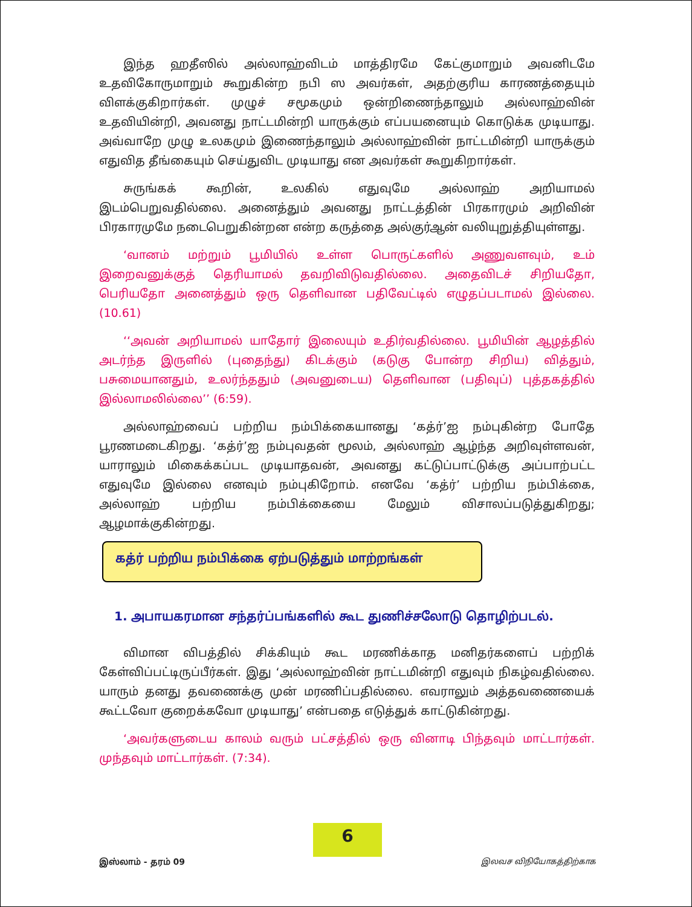இந்த ஹதீஸில் அல்லாஹ்விடம் மாத்திரமே கேட்குமாறும் அவனிடமே உதவிகோருமாறும் கூறுகின்ற நபி ஸ அவர்கள், அதற்குரிய காரணத்தையும் விளக்குகிறார்கள். முழுச் சமூகமும் ஒன்றிணைந்தாலும் அல்லாஹ்வின் உதவியின்றி, அவனது நாட்டமின்றி யாருக்கும் எப்பயனையும் கொடுக்க முடியாது. அவ்வாறே முழு உலகமும் இணைந்தாலும் அல்லாஹ்வின் நாட்டமின்றி யாருக்கும் எதுவித தீங்கையும் செய்துவிட முடியாது என அவர்கள் கூறுகிறார்கள்.
சுருங்கக் கூறின், உலகில் எதுவுமே அல்லாஹ் அறியாமல் இடம்பெறுவதில்லை. அனைத்தும் அவனது நாட்டத்தின் பிரகாரமும் அறிவின் பிரகாரமுமே நடைபெறுகின்றன என்ற கருத்தை அல்குர்ஆன் வலியுறுத்தியுள்ளது.
‘வானம் மற்றும் பூமியில் உள்ள பொருட்களில் அணுவளவும், உம் இறைவனுக்குத் தெரியாமல் தவறிவிடுவதில்லை. அதைவிடச் சிறியதோ, பெரியதோ அனைத்தும் ஒரு தெளிவான பதிவேட்டில் எழுதப்படாமல் இல்லை. (10.61)
‘‘அவன் அறியாமல் யாதோர் இலையும் உதிர்வதில்லை. பூமியின் ஆழத்தில் அடர்ந்த இருளில் (புதைந்து) கிடக்கும் (கடுகு போன்ற சிறிய) வித்தும், பசுமையானதும், உலர்ந்ததும் (அவனுடைய) தெளிவான (பதிவுப்) புத்தகத்தில் இல்லாமலில்லை’’ (6:59).
அல்லாஹ்வைப் பற்றிய நம்பிக்கையானது ‘கத்ர்’ஐ நம்புகின்ற போதே பூரணமடைகிறது. ‘கத்ர்’ஐ நம்புவதன் மூலம், அல்லாஹ் ஆழ்ந்த அறிவுள்ளவன், யாராலும் மிகைக்கப்பட முடியாதவன், அவனது கட்டுப்பாட்டுக்கு அப்பாற்பட்ட எதுவுமே இல்லை எனவும் நம்புகிறோம். எனவே ‘கத்ர்’ பற்றிய நம்பிக்கை, அல்லாஹ் பற்றிய நம்பிக்கையை மேலும் விசாலப்படுத்துகிறது; ஆழமாக்குகின்றது.
கத்ர் பற்றிய நம்பிக்கை ஏற்படுத்தும் மாற்றங்கள்
1. அபாயகரமான சந்தர்ப்பங்களில் கூட துணிச்சலோடு தொழிற்படல்.
விமான விபத்தில் சிக்கியும் கூட மரணிக்காத மனிதர்களைப் பற்றிக் கேள்விப்பட்டிருப்பீர்கள். இது ‘அல்லாஹ்வின் நாட்டமின்றி எதுவும் நிகழ்வதில்லை. யாரும் தனது தவணைக்கு முன் மரணிப்பதில்லை. எவராலும் அத்தவணையைக் கூட்டவோ குறைக்கவோ முடியாது’ என்பதை எடுத்துக் காட்டுகின்றது.
‘அவர்களுடைய காலம் வரும் பட்சத்தில் ஒரு வினாடி பிந்தவும் மாட்டார்கள். முந்தவும் மாட்டார்கள். (7:34).
6
இஸ்லாம் - தரம் 09 இலவச விநியோகத்திற்காக